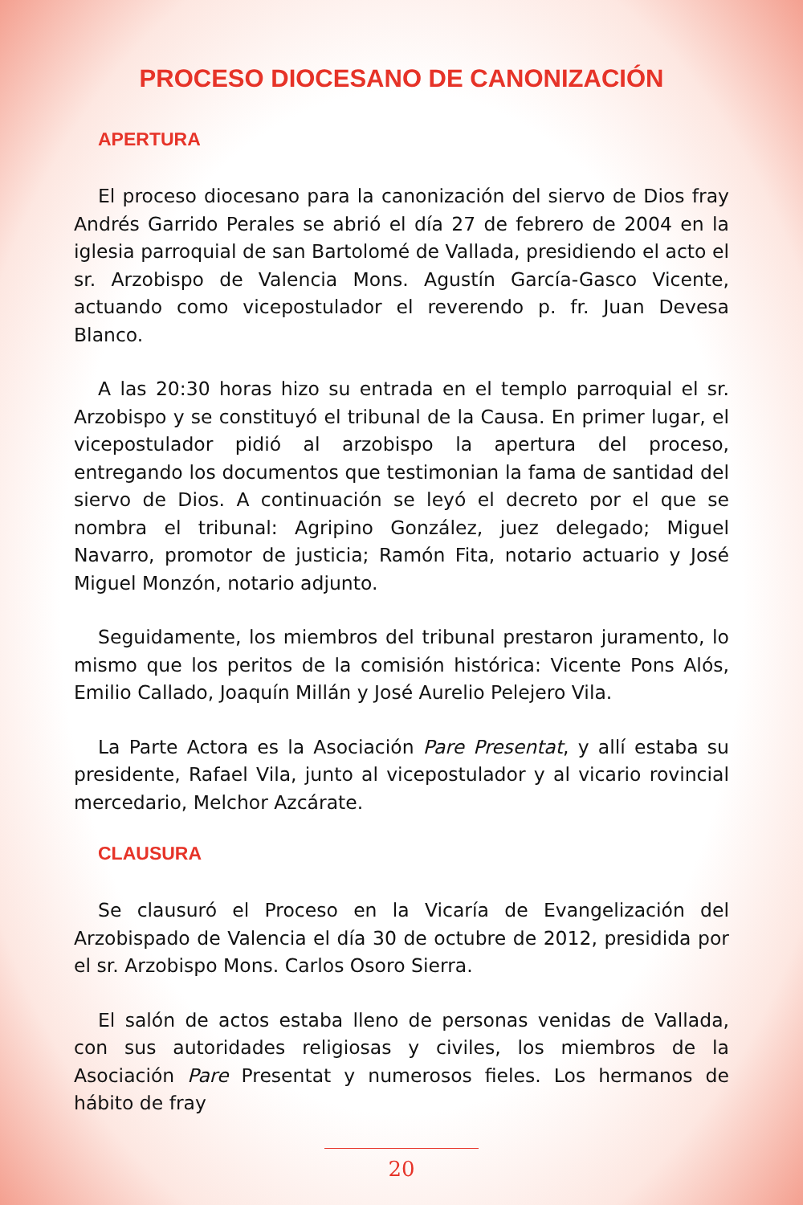PROCESO DIOCESANO DE CANONIZACIÓN
APERTURA
El proceso diocesano para la canonización del siervo de Dios fray Andrés Garrido Perales se abrió el día 27 de febrero de 2004 en la iglesia parroquial de san Bartolomé de Vallada, presidiendo el acto el sr. Arzobispo de Valencia Mons. Agustín García-Gasco Vicente, actuando como vicepostulador el reverendo p. fr. Juan Devesa Blanco.
A las 20:30 horas hizo su entrada en el templo parroquial el sr. Arzobispo y se constituyó el tribunal de la Causa. En primer lugar, el vicepostulador pidió al arzobispo la apertura del proceso, entregando los documentos que testimonian la fama de santidad del siervo de Dios. A continuación se leyó el decreto por el que se nombra el tribunal: Agripino González, juez delegado; Miguel Navarro, promotor de justicia; Ramón Fita, notario actuario y José Miguel Monzón, notario adjunto.
Seguidamente, los miembros del tribunal prestaron juramento, lo mismo que los peritos de la comisión histórica: Vicente Pons Alós, Emilio Callado, Joaquín Millán y José Aurelio Pelejero Vila.
La Parte Actora es la Asociación Pare Presentat, y allí estaba su presidente, Rafael Vila, junto al vicepostulador y al vicario rovincial mercedario, Melchor Azcárate.
CLAUSURA
Se clausuró el Proceso en la Vicaría de Evangelización del Arzobispado de Valencia el día 30 de octubre de 2012, presidida por el sr. Arzobispo Mons. Carlos Osoro Sierra.
El salón de actos estaba lleno de personas venidas de Vallada, con sus autoridades religiosas y civiles, los miembros de la Asociación Pare Presentat y numerosos fieles. Los hermanos de hábito de fray
20